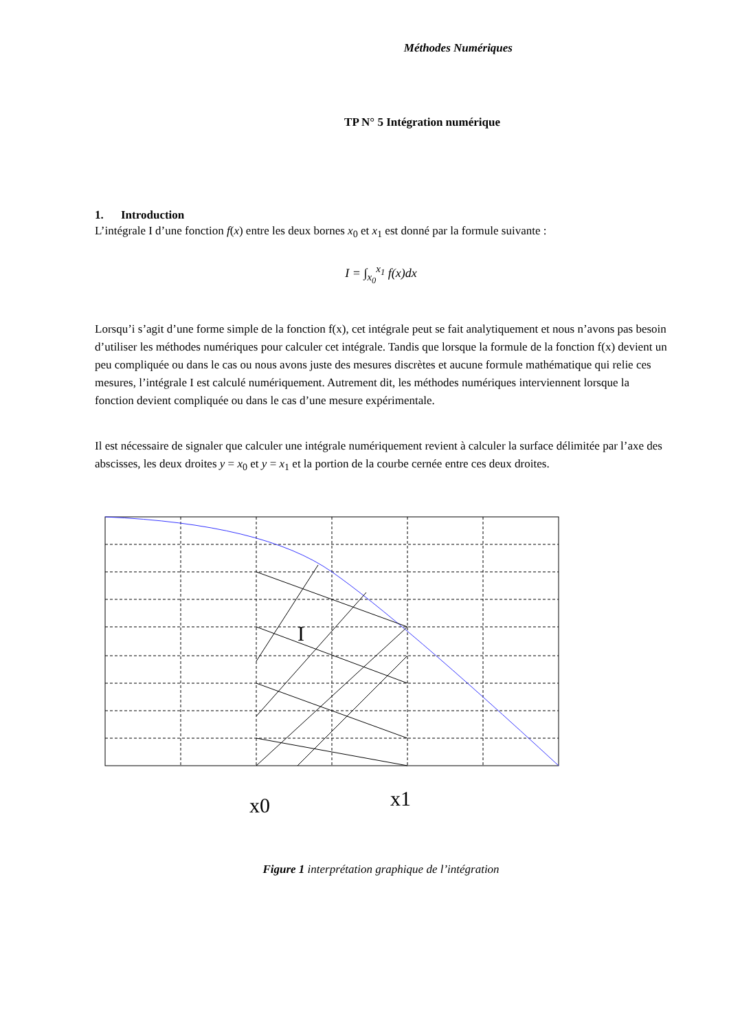Méthodes Numériques
TP N° 5 Intégration numérique
1. Introduction
L’intégrale I d’une fonction f(x) entre les deux bornes x<sub>0</sub> et x<sub>1</sub> est donné par la formule suivante :
I = ∫<sub>x<sub>0</sub></sub><sup>x<sub>1</sub></sup> f(x)dx
Lorsqu’i s’agit d’une forme simple de la fonction f(x), cet intégrale peut se fait analytiquement et nous n’avons pas besoin d’utiliser les méthodes numériques pour calculer cet intégrale. Tandis que lorsque la formule de la fonction f(x) devient un peu compliquée ou dans le cas ou nous avons juste des mesures discrètes et aucune formule mathématique qui relie ces mesures, l’intégrale I est calculé numériquement. Autrement dit, les méthodes numériques interviennent lorsque la fonction devient compliquée ou dans le cas d’une mesure expérimentale.
Il est nécessaire de signaler que calculer une intégrale numériquement revient à calculer la surface délimitée par l’axe des abscisses, les deux droites y = x<sub>0</sub> et y = x<sub>1</sub> et la portion de la courbe cernée entre ces deux droites.
I
x0
x1
Figure 1 interprétation graphique de l’intégration